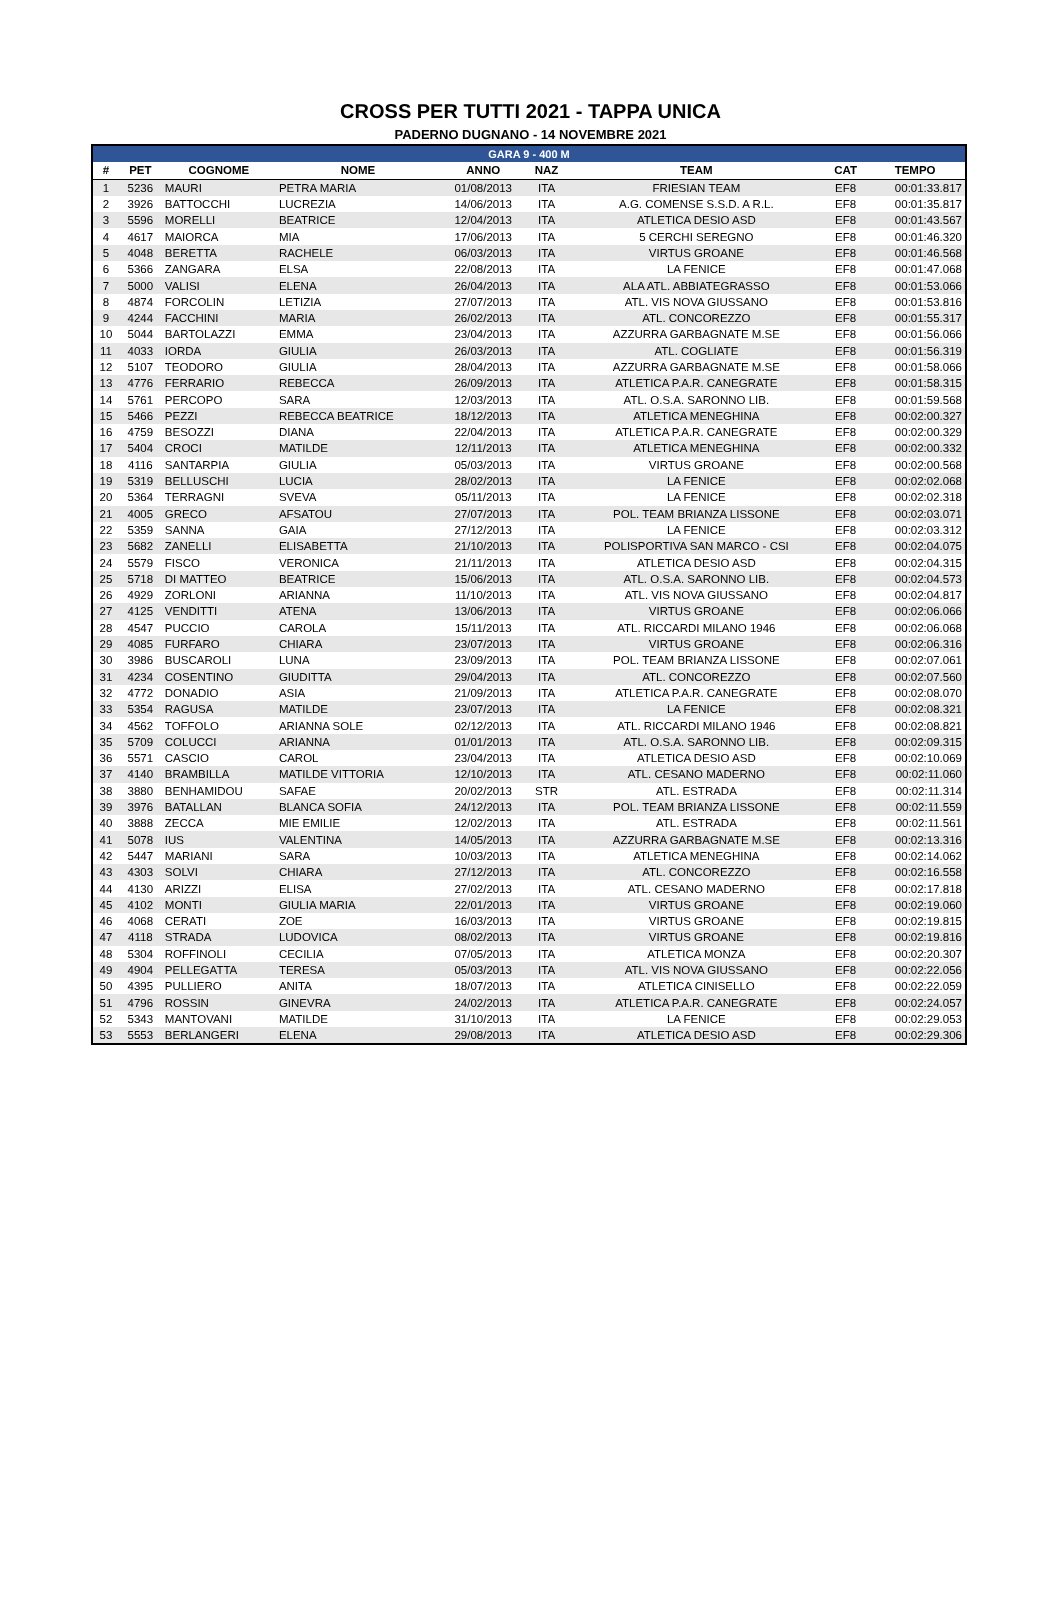CROSS PER TUTTI 2021 - TAPPA UNICA
PADERNO DUGNANO - 14 NOVEMBRE 2021
| GARA 9 - 400 M | | | | | | | | |
| --- | --- | --- | --- | --- | --- | --- | --- | --- |
| # | PET | COGNOME | NOME | ANNO | NAZ | TEAM | CAT | TEMPO |
| 1 | 5236 | MAURI | PETRA MARIA | 01/08/2013 | ITA | FRIESIAN TEAM | EF8 | 00:01:33.817 |
| 2 | 3926 | BATTOCCHI | LUCREZIA | 14/06/2013 | ITA | A.G. COMENSE S.S.D. A R.L. | EF8 | 00:01:35.817 |
| 3 | 5596 | MORELLI | BEATRICE | 12/04/2013 | ITA | ATLETICA DESIO ASD | EF8 | 00:01:43.567 |
| 4 | 4617 | MAIORCA | MIA | 17/06/2013 | ITA | 5 CERCHI SEREGNO | EF8 | 00:01:46.320 |
| 5 | 4048 | BERETTA | RACHELE | 06/03/2013 | ITA | VIRTUS GROANE | EF8 | 00:01:46.568 |
| 6 | 5366 | ZANGARA | ELSA | 22/08/2013 | ITA | LA FENICE | EF8 | 00:01:47.068 |
| 7 | 5000 | VALISI | ELENA | 26/04/2013 | ITA | ALA ATL. ABBIATEGRASSO | EF8 | 00:01:53.066 |
| 8 | 4874 | FORCOLIN | LETIZIA | 27/07/2013 | ITA | ATL. VIS NOVA GIUSSANO | EF8 | 00:01:53.816 |
| 9 | 4244 | FACCHINI | MARIA | 26/02/2013 | ITA | ATL. CONCOREZZO | EF8 | 00:01:55.317 |
| 10 | 5044 | BARTOLAZZI | EMMA | 23/04/2013 | ITA | AZZURRA GARBAGNATE M.SE | EF8 | 00:01:56.066 |
| 11 | 4033 | IORDA | GIULIA | 26/03/2013 | ITA | ATL. COGLIATE | EF8 | 00:01:56.319 |
| 12 | 5107 | TEODORO | GIULIA | 28/04/2013 | ITA | AZZURRA GARBAGNATE M.SE | EF8 | 00:01:58.066 |
| 13 | 4776 | FERRARIO | REBECCA | 26/09/2013 | ITA | ATLETICA P.A.R. CANEGRATE | EF8 | 00:01:58.315 |
| 14 | 5761 | PERCOPO | SARA | 12/03/2013 | ITA | ATL. O.S.A. SARONNO LIB. | EF8 | 00:01:59.568 |
| 15 | 5466 | PEZZI | REBECCA BEATRICE | 18/12/2013 | ITA | ATLETICA MENEGHINA | EF8 | 00:02:00.327 |
| 16 | 4759 | BESOZZI | DIANA | 22/04/2013 | ITA | ATLETICA P.A.R. CANEGRATE | EF8 | 00:02:00.329 |
| 17 | 5404 | CROCI | MATILDE | 12/11/2013 | ITA | ATLETICA MENEGHINA | EF8 | 00:02:00.332 |
| 18 | 4116 | SANTARPIA | GIULIA | 05/03/2013 | ITA | VIRTUS GROANE | EF8 | 00:02:00.568 |
| 19 | 5319 | BELLUSCHI | LUCIA | 28/02/2013 | ITA | LA FENICE | EF8 | 00:02:02.068 |
| 20 | 5364 | TERRAGNI | SVEVA | 05/11/2013 | ITA | LA FENICE | EF8 | 00:02:02.318 |
| 21 | 4005 | GRECO | AFSATOU | 27/07/2013 | ITA | POL. TEAM BRIANZA LISSONE | EF8 | 00:02:03.071 |
| 22 | 5359 | SANNA | GAIA | 27/12/2013 | ITA | LA FENICE | EF8 | 00:02:03.312 |
| 23 | 5682 | ZANELLI | ELISABETTA | 21/10/2013 | ITA | POLISPORTIVA SAN MARCO - CSI | EF8 | 00:02:04.075 |
| 24 | 5579 | FISCO | VERONICA | 21/11/2013 | ITA | ATLETICA DESIO ASD | EF8 | 00:02:04.315 |
| 25 | 5718 | DI MATTEO | BEATRICE | 15/06/2013 | ITA | ATL. O.S.A. SARONNO LIB. | EF8 | 00:02:04.573 |
| 26 | 4929 | ZORLONI | ARIANNA | 11/10/2013 | ITA | ATL. VIS NOVA GIUSSANO | EF8 | 00:02:04.817 |
| 27 | 4125 | VENDITTI | ATENA | 13/06/2013 | ITA | VIRTUS GROANE | EF8 | 00:02:06.066 |
| 28 | 4547 | PUCCIO | CAROLA | 15/11/2013 | ITA | ATL. RICCARDI MILANO 1946 | EF8 | 00:02:06.068 |
| 29 | 4085 | FURFARO | CHIARA | 23/07/2013 | ITA | VIRTUS GROANE | EF8 | 00:02:06.316 |
| 30 | 3986 | BUSCAROLI | LUNA | 23/09/2013 | ITA | POL. TEAM BRIANZA LISSONE | EF8 | 00:02:07.061 |
| 31 | 4234 | COSENTINO | GIUDITTA | 29/04/2013 | ITA | ATL. CONCOREZZO | EF8 | 00:02:07.560 |
| 32 | 4772 | DONADIO | ASIA | 21/09/2013 | ITA | ATLETICA P.A.R. CANEGRATE | EF8 | 00:02:08.070 |
| 33 | 5354 | RAGUSA | MATILDE | 23/07/2013 | ITA | LA FENICE | EF8 | 00:02:08.321 |
| 34 | 4562 | TOFFOLO | ARIANNA SOLE | 02/12/2013 | ITA | ATL. RICCARDI MILANO 1946 | EF8 | 00:02:08.821 |
| 35 | 5709 | COLUCCI | ARIANNA | 01/01/2013 | ITA | ATL. O.S.A. SARONNO LIB. | EF8 | 00:02:09.315 |
| 36 | 5571 | CASCIO | CAROL | 23/04/2013 | ITA | ATLETICA DESIO ASD | EF8 | 00:02:10.069 |
| 37 | 4140 | BRAMBILLA | MATILDE VITTORIA | 12/10/2013 | ITA | ATL. CESANO MADERNO | EF8 | 00:02:11.060 |
| 38 | 3880 | BENHAMIDOU | SAFAE | 20/02/2013 | STR | ATL. ESTRADA | EF8 | 00:02:11.314 |
| 39 | 3976 | BATALLAN | BLANCA SOFIA | 24/12/2013 | ITA | POL. TEAM BRIANZA LISSONE | EF8 | 00:02:11.559 |
| 40 | 3888 | ZECCA | MIE EMILIE | 12/02/2013 | ITA | ATL. ESTRADA | EF8 | 00:02:11.561 |
| 41 | 5078 | IUS | VALENTINA | 14/05/2013 | ITA | AZZURRA GARBAGNATE M.SE | EF8 | 00:02:13.316 |
| 42 | 5447 | MARIANI | SARA | 10/03/2013 | ITA | ATLETICA MENEGHINA | EF8 | 00:02:14.062 |
| 43 | 4303 | SOLVI | CHIARA | 27/12/2013 | ITA | ATL. CONCOREZZO | EF8 | 00:02:16.558 |
| 44 | 4130 | ARIZZI | ELISA | 27/02/2013 | ITA | ATL. CESANO MADERNO | EF8 | 00:02:17.818 |
| 45 | 4102 | MONTI | GIULIA MARIA | 22/01/2013 | ITA | VIRTUS GROANE | EF8 | 00:02:19.060 |
| 46 | 4068 | CERATI | ZOE | 16/03/2013 | ITA | VIRTUS GROANE | EF8 | 00:02:19.815 |
| 47 | 4118 | STRADA | LUDOVICA | 08/02/2013 | ITA | VIRTUS GROANE | EF8 | 00:02:19.816 |
| 48 | 5304 | ROFFINOLI | CECILIA | 07/05/2013 | ITA | ATLETICA MONZA | EF8 | 00:02:20.307 |
| 49 | 4904 | PELLEGATTA | TERESA | 05/03/2013 | ITA | ATL. VIS NOVA GIUSSANO | EF8 | 00:02:22.056 |
| 50 | 4395 | PULLIERO | ANITA | 18/07/2013 | ITA | ATLETICA CINISELLO | EF8 | 00:02:22.059 |
| 51 | 4796 | ROSSIN | GINEVRA | 24/02/2013 | ITA | ATLETICA P.A.R. CANEGRATE | EF8 | 00:02:24.057 |
| 52 | 5343 | MANTOVANI | MATILDE | 31/10/2013 | ITA | LA FENICE | EF8 | 00:02:29.053 |
| 53 | 5553 | BERLANGERI | ELENA | 29/08/2013 | ITA | ATLETICA DESIO ASD | EF8 | 00:02:29.306 |